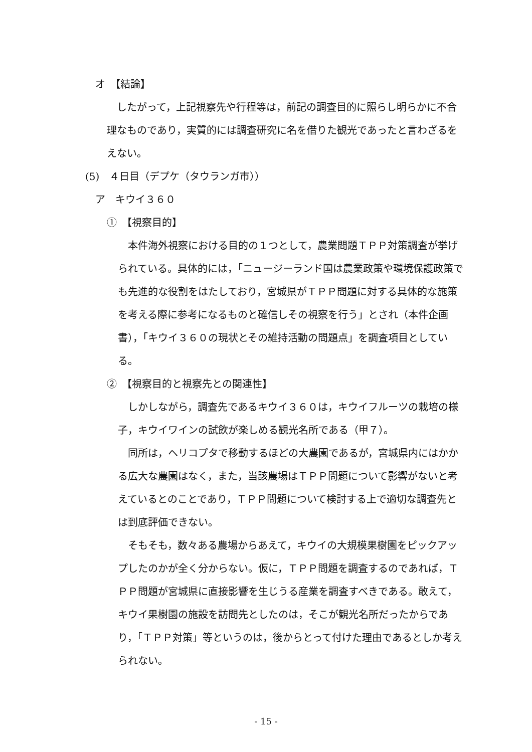オ　【結論】
　したがって，上記視察先や行程等は，前記の調査目的に照らし明らかに不合理なものであり，実質的には調査研究に名を借りた観光であったと言わざるをえない。
(5)　４日目（デプケ（タウランガ市））
ア　キウイ３６０
①　【視察目的】
　本件海外視察における目的の１つとして，農業問題ＴＰＰ対策調査が挙げられている。具体的には，「ニュージーランド国は農業政策や環境保護政策でも先進的な役割をはたしており，宮城県がＴＰＰ問題に対する具体的な施策を考える際に参考になるものと確信しその視察を行う」とされ（本件企画書），「キウイ３６０の現状とその維持活動の問題点」を調査項目としている。
②　【視察目的と視察先との関連性】
　しかしながら，調査先であるキウイ３６０は，キウイフルーツの栽培の様子，キウイワインの試飲が楽しめる観光名所である（甲７）。
　同所は，ヘリコプタで移動するほどの大農園であるが，宮城県内にはかかる広大な農園はなく，また，当該農場はＴＰＰ問題について影響がないと考えているとのことであり，ＴＰＰ問題について検討する上で適切な調査先とは到底評価できない。
　そもそも，数々ある農場からあえて，キウイの大規模果樹園をピックアップしたのかが全く分からない。仮に，ＴＰＰ問題を調査するのであれば，ＴＰＰ問題が宮城県に直接影響を生じうる産業を調査すべきである。敢えて，キウイ果樹園の施設を訪問先としたのは，そこが観光名所だったからであり，「ＴＰＰ対策」等というのは，後からとって付けた理由であるとしか考えられない。
- 15 -